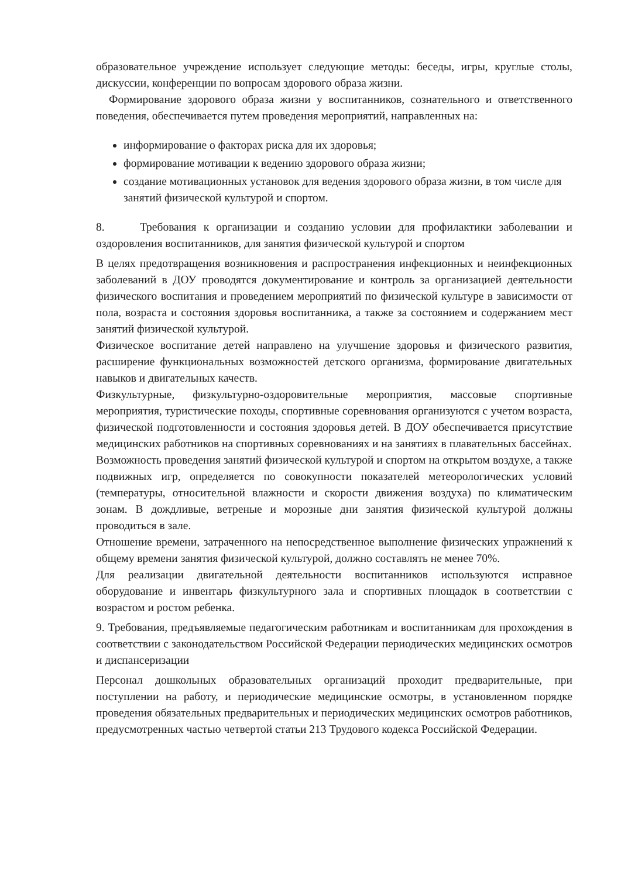образовательное учреждение использует следующие методы: беседы, игры, круглые столы, дискуссии, конференции по вопросам здорового образа жизни.
Формирование здорового образа жизни у воспитанников, сознательного и ответственного поведения, обеспечивается путем проведения мероприятий, направленных на:
информирование о факторах риска для их здоровья;
формирование мотивации к ведению здорового образа жизни;
создание мотивационных установок для ведения здорового образа жизни, в том числе для занятий физической культурой и спортом.
8. Требования к организации и созданию условии для профилактики заболевании и оздоровления воспитанников, для занятия физической культурой и спортом
В целях предотвращения возникновения и распространения инфекционных и неинфекционных заболеваний в ДОУ проводятся документирование и контроль за организацией деятельности физического воспитания и проведением мероприятий по физической культуре в зависимости от пола, возраста и состояния здоровья воспитанника, а также за состоянием и содержанием мест занятий физической культурой.
Физическое воспитание детей направлено на улучшение здоровья и физического развития, расширение функциональных возможностей детского организма, формирование двигательных навыков и двигательных качеств.
Физкультурные, физкультурно-оздоровительные мероприятия, массовые спортивные мероприятия, туристические походы, спортивные соревнования организуются с учетом возраста, физической подготовленности и состояния здоровья детей. В ДОУ обеспечивается присутствие медицинских работников на спортивных соревнованиях и на занятиях в плавательных бассейнах.
Возможность проведения занятий физической культурой и спортом на открытом воздухе, а также подвижных игр, определяется по совокупности показателей метеорологических условий (температуры, относительной влажности и скорости движения воздуха) по климатическим зонам. В дождливые, ветреные и морозные дни занятия физической культурой должны проводиться в зале.
Отношение времени, затраченного на непосредственное выполнение физических упражнений к общему времени занятия физической культурой, должно составлять не менее 70%.
Для реализации двигательной деятельности воспитанников используются исправное оборудование и инвентарь физкультурного зала и спортивных площадок в соответствии с возрастом и ростом ребенка.
9. Требования, предъявляемые педагогическим работникам и воспитанникам для прохождения в соответствии с законодательством Российской Федерации периодических медицинских осмотров и диспансеризации
Персонал дошкольных образовательных организаций проходит предварительные, при поступлении на работу, и периодические медицинские осмотры, в установленном порядке проведения обязательных предварительных и периодических медицинских осмотров работников, предусмотренных частью четвертой статьи 213 Трудового кодекса Российской Федерации.